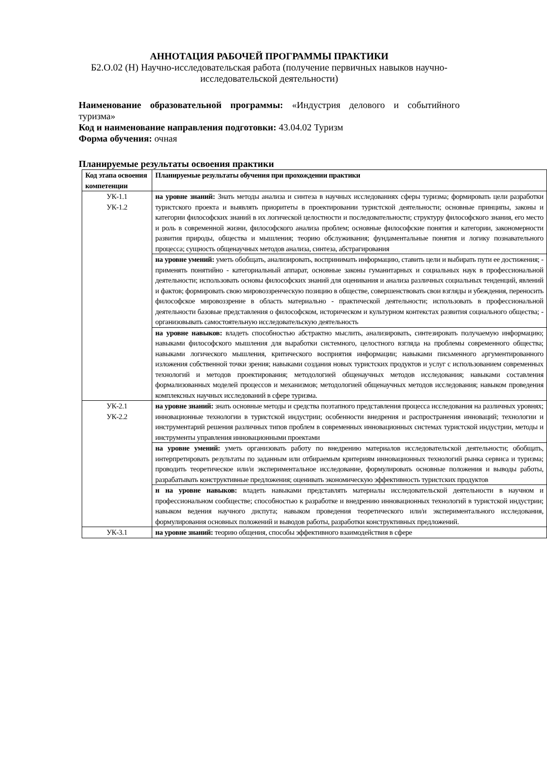АННОТАЦИЯ РАБОЧЕЙ ПРОГРАММЫ ПРАКТИКИ
Б2.О.02 (Н) Научно-исследовательская работа (получение первичных навыков научно-исследовательской деятельности)
Наименование образовательной программы: «Индустрия делового и событийного туризма»
Код и наименование направления подготовки: 43.04.02 Туризм
Форма обучения: очная
Планируемые результаты освоения практики
| Код этапа освоения компетенции | Планируемые результаты обучения при прохождении практики |
| УК-1.1 УК-1.2 | на уровне знаний: Знать методы анализа и синтеза в научных исследованиях сферы туризма; формировать цели разработки туристского проекта и выявлять приоритеты в проектировании туристской деятельности; основные принципы, законы и категории философских знаний в их логической целостности и последовательности; структуру философского знания, его место и роль в современной жизни, философского анализа проблем; основные философские понятия и категории, закономерности развития природы, общества и мышления; теорию обслуживания; фундаментальные понятия и логику познавательного процесса; сущность общенаучных методов анализа, синтеза, абстрагирования |
| | на уровне умений: уметь обобщать, анализировать, воспринимать информацию, ставить цели и выбирать пути ее достижения; - применять понятийно - категориальный аппарат, основные законы гуманитарных и социальных наук в профессиональной деятельности; использовать основы философских знаний для оценивания и анализа различных социальных тенденций, явлений и фактов; формировать свою мировоззренческую позицию в обществе, совершенствовать свои взгляды и убеждения, переносить философское мировоззрение в область материально - практической деятельности; использовать в профессиональной деятельности базовые представления о философском, историческом и культурном контекстах развития социального общества; - организовывать самостоятельную исследовательскую деятельность |
| | на уровне навыков: владеть способностью абстрактно мыслить, анализировать, синтезировать получаемую информацию; навыками философского мышления для выработки системного, целостного взгляда на проблемы современного общества; навыками логического мышления, критического восприятия информации; навыками письменного аргументированного изложения собственной точки зрения; навыками создания новых туристских продуктов и услуг с использованием современных технологий и методов проектирования; методологией общенаучных методов исследования; навыками составления формализованных моделей процессов и механизмов; методологией общенаучных методов исследования; навыком проведения комплексных научных исследований в сфере туризма. |
| УК-2.1 УК-2.2 | на уровне знаний: знать основные методы и средства поэтапного представления процесса исследования на различных уровнях; инновационные технологии в туристской индустрии; особенности внедрения и распространения инноваций; технологии и инструментарий решения различных типов проблем в современных инновационных системах туристской индустрии, методы и инструменты управления инновационными проектами |
| | на уровне умений: уметь организовать работу по внедрению материалов исследовательской деятельности; обобщать, интерпретировать результаты по заданным или отбираемым критериям инновационных технологий рынка сервиса и туризма; проводить теоретическое или/и экспериментальное исследование, формулировать основные положения и выводы работы, разрабатывать конструктивные предложения; оценивать экономическую эффективность туристских продуктов |
| | н на уровне навыков: владеть навыками представлять материалы исследовательской деятельности в научном и профессиональном сообществе; способностью к разработке и внедрению инновационных технологий в туристской индустрии; навыком ведения научного диспута; навыком проведения теоретического или/и экспериментального исследования, формулирования основных положений и выводов работы, разработки конструктивных предложений. |
| УК-3.1 | на уровне знаний: теорию общения, способы эффективного взаимодействия в сфере |